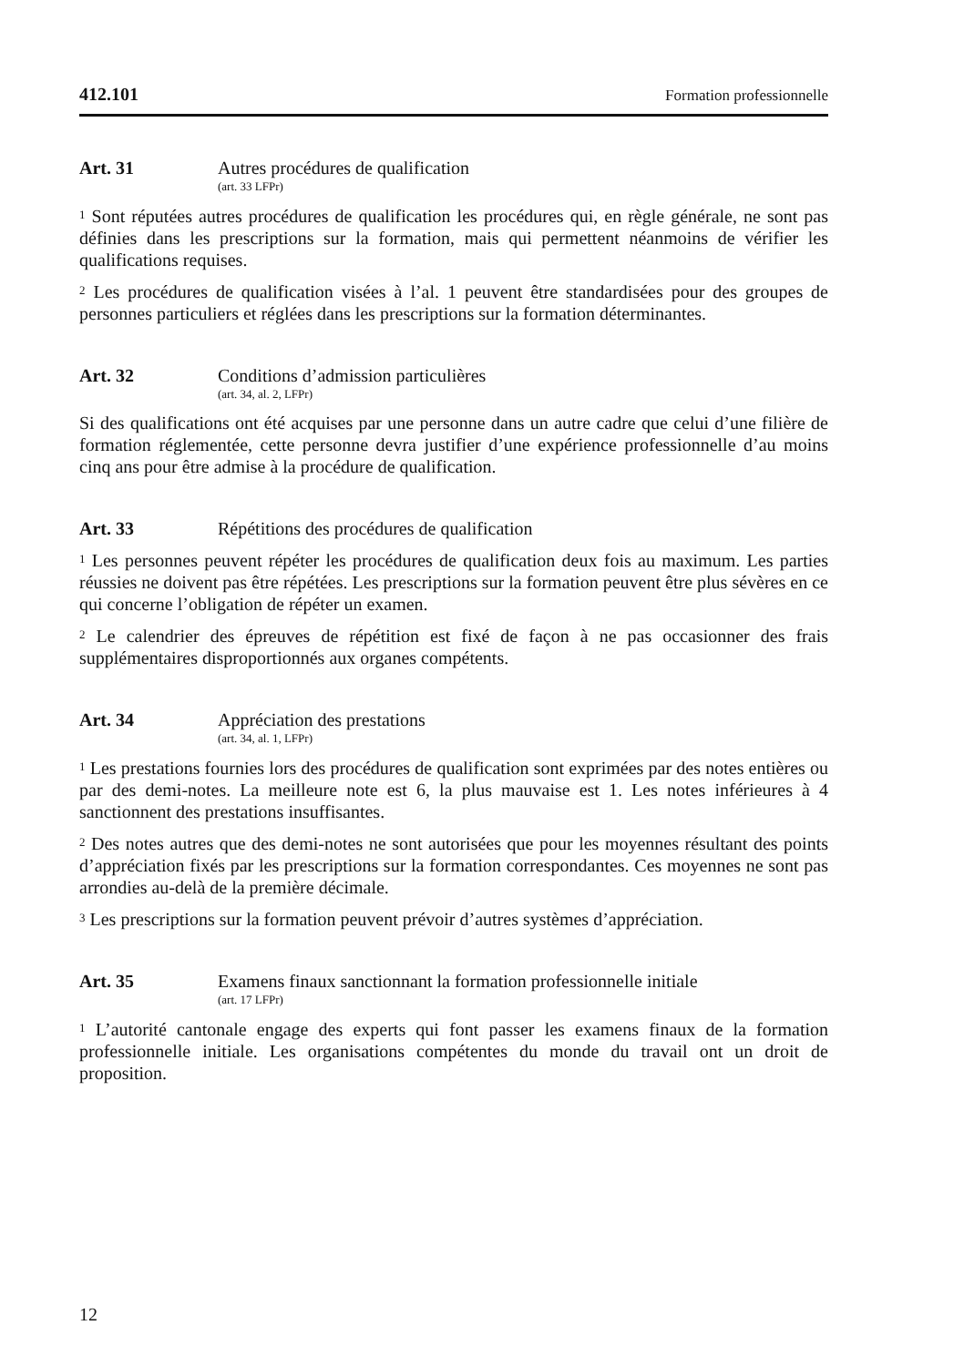412.101 Formation professionnelle
Art. 31 Autres procédures de qualification
(art. 33 LFPr)
<sup>1</sup> Sont réputées autres procédures de qualification les procédures qui, en règle générale, ne sont pas définies dans les prescriptions sur la formation, mais qui permettent néanmoins de vérifier les qualifications requises.
<sup>2</sup> Les procédures de qualification visées à l’al. 1 peuvent être standardisées pour des groupes de personnes particuliers et réglées dans les prescriptions sur la formation déterminantes.
Art. 32 Conditions d’admission particulières
(art. 34, al. 2, LFPr)
Si des qualifications ont été acquises par une personne dans un autre cadre que celui d’une filière de formation réglementée, cette personne devra justifier d’une expérience professionnelle d’au moins cinq ans pour être admise à la procédure de qualification.
Art. 33 Répétitions des procédures de qualification
<sup>1</sup> Les personnes peuvent répéter les procédures de qualification deux fois au maximum. Les parties réussies ne doivent pas être répétées. Les prescriptions sur la formation peuvent être plus sévères en ce qui concerne l’obligation de répéter un examen.
<sup>2</sup> Le calendrier des épreuves de répétition est fixé de façon à ne pas occasionner des frais supplémentaires disproportionnés aux organes compétents.
Art. 34 Appréciation des prestations
(art. 34, al. 1, LFPr)
<sup>1</sup> Les prestations fournies lors des procédures de qualification sont exprimées par des notes entières ou par des demi-notes. La meilleure note est 6, la plus mauvaise est 1. Les notes inférieures à 4 sanctionnent des prestations insuffisantes.
<sup>2</sup> Des notes autres que des demi-notes ne sont autorisées que pour les moyennes résultant des points d’appréciation fixés par les prescriptions sur la formation correspondantes. Ces moyennes ne sont pas arrondies au-delà de la première décimale.
<sup>3</sup> Les prescriptions sur la formation peuvent prévoir d’autres systèmes d’appréciation.
Art. 35 Examens finaux sanctionnant la formation professionnelle initiale
(art. 17 LFPr)
<sup>1</sup> L’autorité cantonale engage des experts qui font passer les examens finaux de la formation professionnelle initiale. Les organisations compétentes du monde du travail ont un droit de proposition.
12